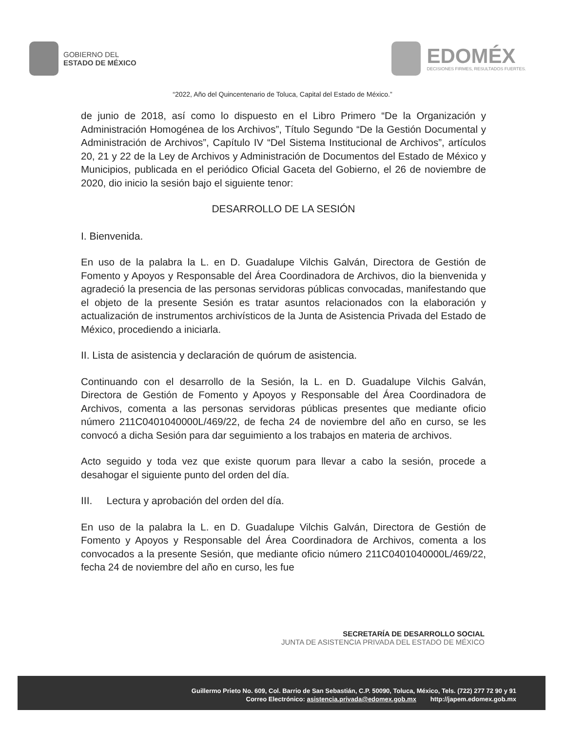GOBIERNO DEL
ESTADO DE MÉXICO
EDOMÉX
DECISIONES FIRMES, RESULTADOS FUERTES.
“2022, Año del Quincentenario de Toluca, Capital del Estado de México.”
de junio de 2018, así como lo dispuesto en el Libro Primero “De la Organización y Administración Homogénea de los Archivos”, Título Segundo “De la Gestión Documental y Administración de Archivos”, Capítulo IV “Del Sistema Institucional de Archivos”, artículos 20, 21 y 22 de la Ley de Archivos y Administración de Documentos del Estado de México y Municipios, publicada en el periódico Oficial Gaceta del Gobierno, el 26 de noviembre de 2020, dio inicio la sesión bajo el siguiente tenor:
DESARROLLO DE LA SESIÓN
I. Bienvenida.
En uso de la palabra la L. en D. Guadalupe Vilchis Galván, Directora de Gestión de Fomento y Apoyos y Responsable del Área Coordinadora de Archivos, dio la bienvenida y agradeció la presencia de las personas servidoras públicas convocadas, manifestando que el objeto de la presente Sesión es tratar asuntos relacionados con la elaboración y actualización de instrumentos archivísticos de la Junta de Asistencia Privada del Estado de México, procediendo a iniciarla.
II. Lista de asistencia y declaración de quórum de asistencia.
Continuando con el desarrollo de la Sesión, la L. en D. Guadalupe Vilchis Galván, Directora de Gestión de Fomento y Apoyos y Responsable del Área Coordinadora de Archivos, comenta a las personas servidoras públicas presentes que mediante oficio número 211C0401040000L/469/22, de fecha 24 de noviembre del año en curso, se les convocó a dicha Sesión para dar seguimiento a los trabajos en materia de archivos.
Acto seguido y toda vez que existe quorum para llevar a cabo la sesión, procede a desahogar el siguiente punto del orden del día.
III. Lectura y aprobación del orden del día.
En uso de la palabra la L. en D. Guadalupe Vilchis Galván, Directora de Gestión de Fomento y Apoyos y Responsable del Área Coordinadora de Archivos, comenta a los convocados a la presente Sesión, que mediante oficio número 211C0401040000L/469/22, fecha 24 de noviembre del año en curso, les fue
SECRETARÍA DE DESARROLLO SOCIAL
JUNTA DE ASISTENCIA PRIVADA DEL ESTADO DE MÉXICO
Guillermo Prieto No. 609, Col. Barrio de San Sebastián, C.P. 50090, Toluca, México, Tels. (722) 277 72 90 y 91
Correo Electrónico: asistencia.privada@edomex.gob.mx http://japem.edomex.gob.mx